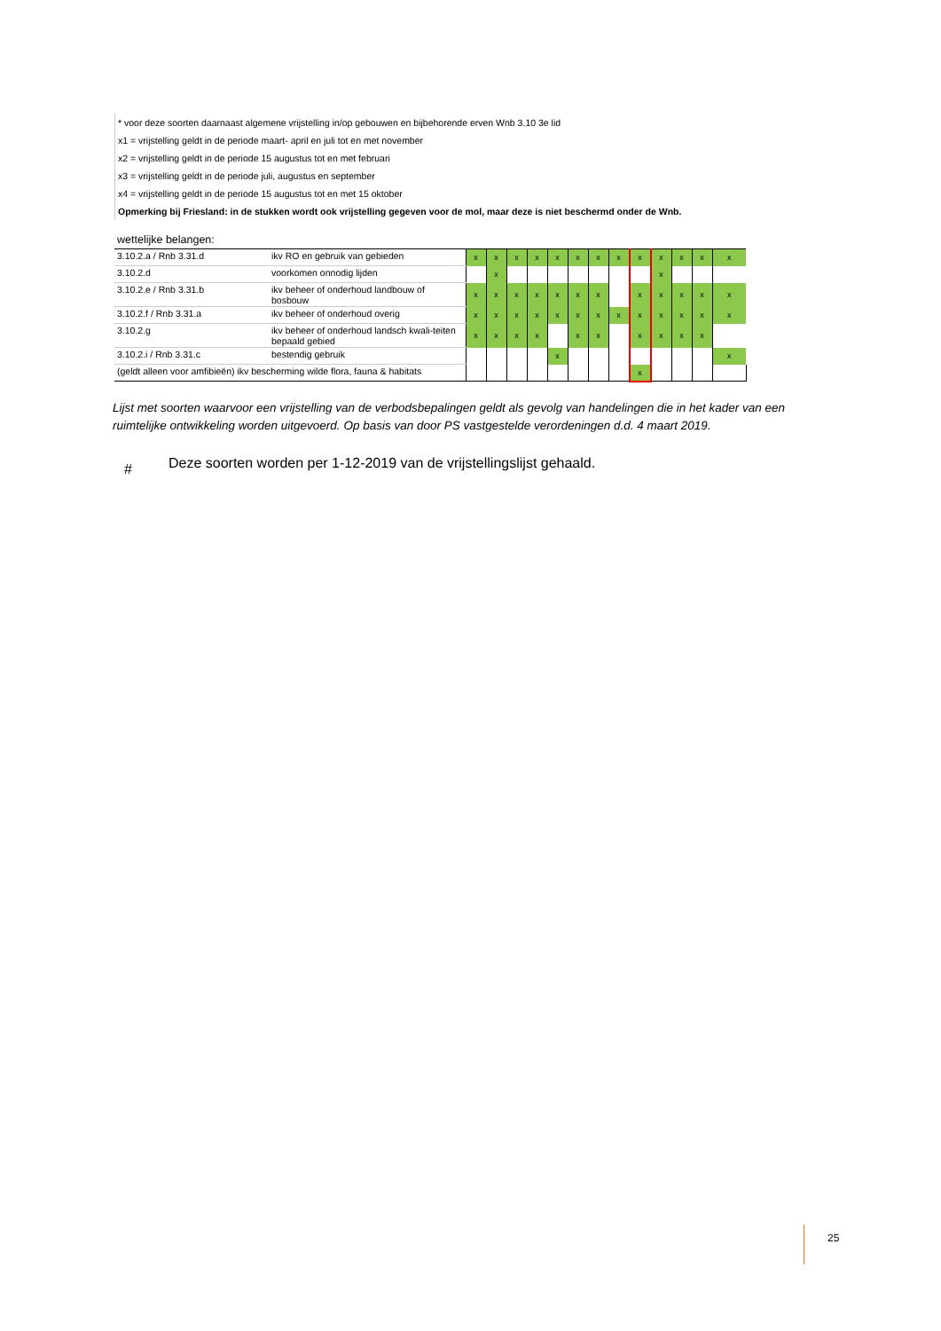* voor deze soorten daarnaast algemene vrijstelling in/op gebouwen en bijbehorende erven Wnb 3.10 3e lid
x1 = vrijstelling geldt in de periode maart- april en juli tot en met november
x2 = vrijstelling geldt in de periode 15 augustus tot en met februari
x3 = vrijstelling geldt in de periode juli, augustus en september
x4 = vrijstelling geldt in de periode 15 augustus tot en met 15 oktober
Opmerking bij Friesland: in de stukken wordt ook vrijstelling gegeven voor de mol, maar deze is niet beschermd onder de Wnb.
| wettelijke belangen: | | | | | | | | | | | | | | |
| --- | --- | --- | --- | --- | --- | --- | --- | --- | --- | --- | --- | --- | --- | --- |
| 3.10.2.a / Rnb 3.31.d | ikv RO en gebruik van gebieden | x | x | x | x | x | x | x | x | x | x | x | x | x |
| 3.10.2.d | voorkomen onnodig lijden | | x | | | | | | | | x | | | |
| 3.10.2.e / Rnb 3.31.b | ikv beheer of onderhoud landbouw of bosbouw | x | x | x | x | x | x | x | | x | x | x | x | x |
| 3.10.2.f / Rnb 3.31.a | ikv beheer of onderhoud overig | x | x | x | x | x | x | x | x | x | x | x | x | x |
| 3.10.2.g | ikv beheer of onderhoud landsch kwali-teiten bepaald gebied | x | x | x | x | | x | x | | x | x | x | x | |
| 3.10.2.i / Rnb 3.31.c | bestendig gebruik | | | | | x | | | | | | | | x |
| (geldt alleen voor amfibieën) ikv bescherming wilde flora, fauna & habitats | | | | | | | | | | x | | | | |
Lijst met soorten waarvoor een vrijstelling van de verbodsbepalingen geldt als gevolg van handelingen die in het kader van een ruimtelijke ontwikkeling worden uitgevoerd. Op basis van door PS vastgestelde verordeningen d.d. 4 maart 2019.
#
Deze soorten worden per 1-12-2019 van de vrijstellingslijst gehaald.
25